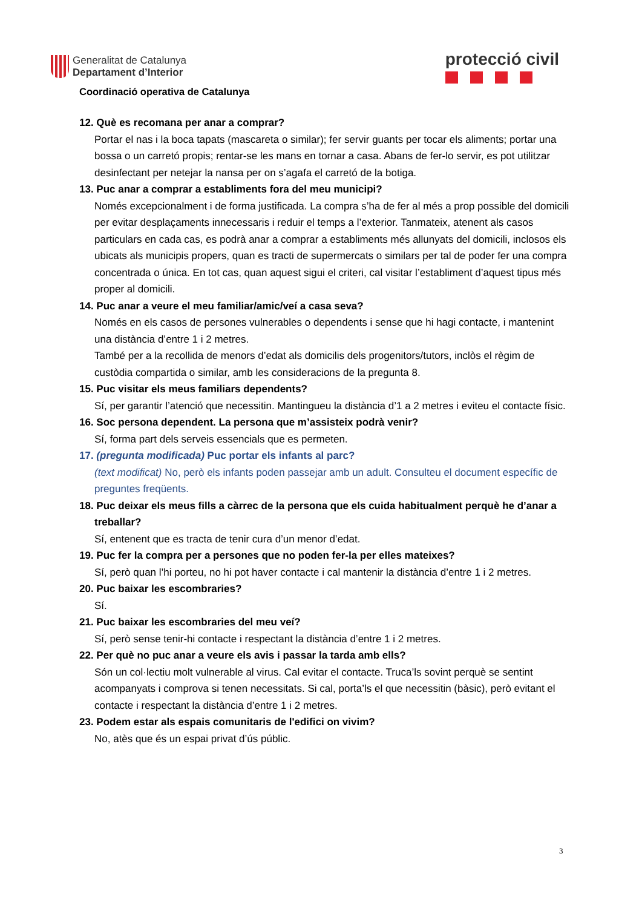Generalitat de Catalunya
Departament d’Interior
protecció civil
Coordinació operativa de Catalunya
12. Què es recomana per anar a comprar?
Portar el nas i la boca tapats (mascareta o similar); fer servir guants per tocar els aliments; portar una bossa o un carretó propis; rentar-se les mans en tornar a casa. Abans de fer-lo servir, es pot utilitzar desinfectant per netejar la nansa per on s’agafa el carretó de la botiga.
13. Puc anar a comprar a establiments fora del meu municipi?
Només excepcionalment i de forma justificada. La compra s’ha de fer al més a prop possible del domicili per evitar desplaçaments innecessaris i reduir el temps a l’exterior. Tanmateix, atenent als casos particulars en cada cas, es podrà anar a comprar a establiments més allunyats del domicili, inclosos els ubicats als municipis propers, quan es tracti de supermercats o similars per tal de poder fer una compra concentrada o única. En tot cas, quan aquest sigui el criteri, cal visitar l’establiment d’aquest tipus més proper al domicili.
14. Puc anar a veure el meu familiar/amic/veí a casa seva?
Només en els casos de persones vulnerables o dependents i sense que hi hagi contacte, i mantenint una distància d’entre 1 i 2 metres.
També per a la recollida de menors d’edat als domicilis dels progenitors/tutors, inclòs el règim de custòdia compartida o similar, amb les consideracions de la pregunta 8.
15. Puc visitar els meus familiars dependents?
Sí, per garantir l’atenció que necessitin. Mantingueu la distància d’1 a 2 metres i eviteu el contacte físic.
16. Soc persona dependent. La persona que m’assisteix podrà venir?
Sí, forma part dels serveis essencials que es permeten.
17. (pregunta modificada) Puc portar els infants al parc?
(text modificat) No, però els infants poden passejar amb un adult. Consulteu el document específic de preguntes freqüents.
18. Puc deixar els meus fills a càrrec de la persona que els cuida habitualment perquè he d’anar a treballar?
Sí, entenent que es tracta de tenir cura d’un menor d’edat.
19. Puc fer la compra per a persones que no poden fer-la per elles mateixes?
Sí, però quan l’hi porteu, no hi pot haver contacte i cal mantenir la distància d’entre 1 i 2 metres.
20. Puc baixar les escombraries?
Sí.
21. Puc baixar les escombraries del meu veí?
Sí, però sense tenir-hi contacte i respectant la distància d’entre 1 i 2 metres.
22. Per què no puc anar a veure els avis i passar la tarda amb ells?
Són un col·lectiu molt vulnerable al virus. Cal evitar el contacte. Truca’ls sovint perquè se sentint acompanyats i comprova si tenen necessitats. Si cal, porta’ls el que necessitin (bàsic), però evitant el contacte i respectant la distància d’entre 1 i 2 metres.
23. Podem estar als espais comunitaris de l'edifici on vivim?
No, atès que és un espai privat d’ús públic.
3